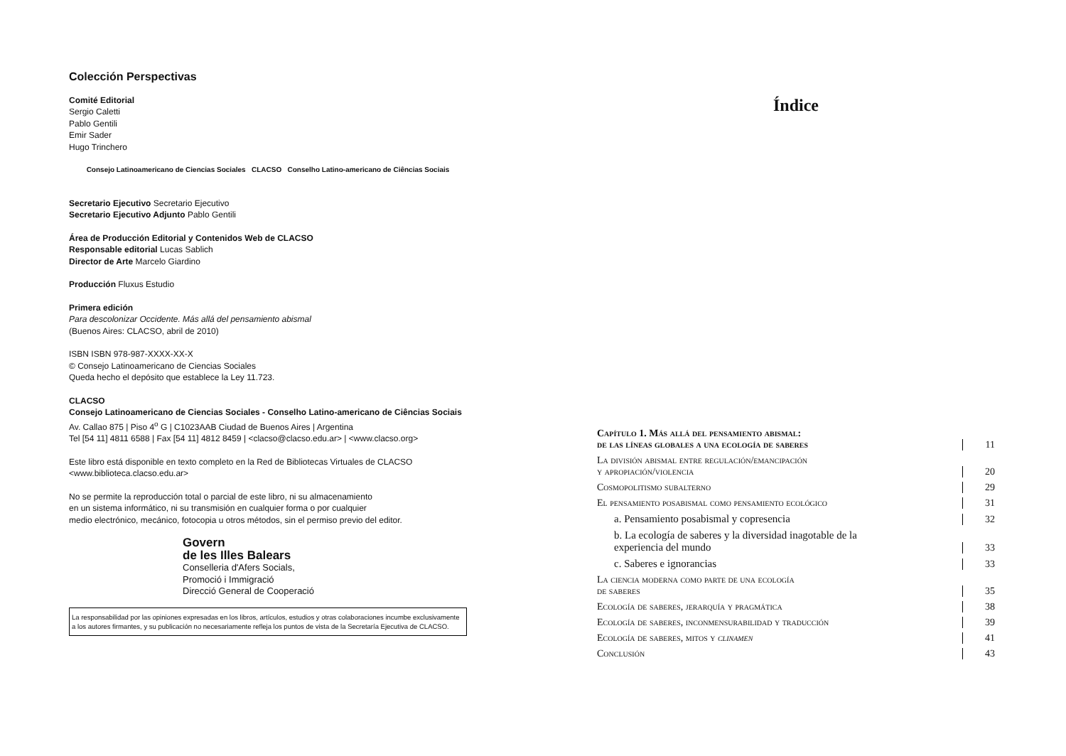Colección Perspectivas
Comité Editorial
Sergio Caletti
Pablo Gentili
Emir Sader
Hugo Trinchero
Consejo Latinoamericano de Ciencias Sociales CLACSO Conselho Latino-americano de Ciências Sociais
Secretario Ejecutivo Secretario Ejecutivo
Secretario Ejecutivo Adjunto Pablo Gentili
Área de Producción Editorial y Contenidos Web de CLACSO
Responsable editorial Lucas Sablich
Director de Arte Marcelo Giardino
Producción Fluxus Estudio
Primera edición
Para descolonizar Occidente. Más allá del pensamiento abismal
(Buenos Aires: CLACSO, abril de 2010)
ISBN ISBN 978-987-XXXX-XX-X
© Consejo Latinoamericano de Ciencias Sociales
Queda hecho el depósito que establece la Ley 11.723.
CLACSO
Consejo Latinoamericano de Ciencias Sociales - Conselho Latino-americano de Ciências Sociais
Av. Callao 875 | Piso 4<sup>o</sup> G | C1023AAB Ciudad de Buenos Aires | Argentina
Tel [54 11] 4811 6588 | Fax [54 11] 4812 8459 | <clacso@clacso.edu.ar> | <www.clacso.org>
Este libro está disponible en texto completo en la Red de Bibliotecas Virtuales de CLACSO
<www.biblioteca.clacso.edu.ar>
No se permite la reproducción total o parcial de este libro, ni su almacenamiento
en un sistema informático, ni su transmisión en cualquier forma o por cualquier
medio electrónico, mecánico, fotocopia u otros métodos, sin el permiso previo del editor.
Govern
de les Illes Balears
Conselleria d'Afers Socials,
Promoció i Immigració
Direcció General de Cooperació
La responsabilidad por las opiniones expresadas en los libros, artículos, estudios y otras colaboraciones incumbe exclusivamente a los autores firmantes, y su publicación no necesariamente refleja los puntos de vista de la Secretaría Ejecutiva de CLACSO.
Índice
Capítulo 1. Más allá del pensamiento abismal:
de las líneas globales a una ecología de saberes 11
La división abismal entre regulación/emancipación
y apropiación/violencia 20
Cosmopolitismo subalterno 29
El pensamiento posabismal como pensamiento ecológico 31
a. Pensamiento posabismal y copresencia 32
b. La ecología de saberes y la diversidad inagotable de la
experiencia del mundo 33
c. Saberes e ignorancias 33
La ciencia moderna como parte de una ecología
de saberes 35
Ecología de saberes, jerarquía y pragmática 38
Ecología de saberes, inconmensurabilidad y traducción 39
Ecología de saberes, mitos y clinamen 41
Conclusión 43